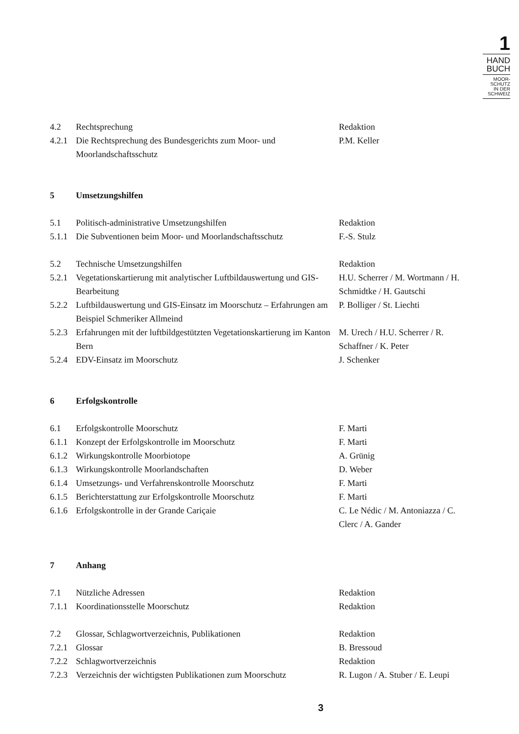1
HAND
BUCH
MOOR-
SCHUTZ
IN DER
SCHWEIZ
| 4.2 | Rechtsprechung | Redaktion |
| 4.2.1 | Die Rechtsprechung des Bundesgerichts zum Moor- und Moorlandschaftsschutz | P.M. Keller |
| 5 | Umsetzungshilfen | |
| 5.1 | Politisch-administrative Umsetzungshilfen | Redaktion |
| 5.1.1 | Die Subventionen beim Moor- und Moorlandschaftsschutz | F.-S. Stulz |
| 5.2 | Technische Umsetzungshilfen | Redaktion |
| 5.2.1 | Vegetationskartierung mit analytischer Luftbildauswertung und GIS-Bearbeitung | H.U. Scherrer / M. Wortmann / H. Schmidtke / H. Gautschi |
| 5.2.2 | Luftbildauswertung und GIS-Einsatz im Moorschutz – Erfahrungen am Beispiel Schmeriker Allmeind | P. Bolliger / St. Liechti |
| 5.2.3 | Erfahrungen mit der luftbildgestützten Vegetationskartierung im Kanton Bern | M. Urech / H.U. Scherrer / R. Schaffner / K. Peter |
| 5.2.4 | EDV-Einsatz im Moorschutz | J. Schenker |
| 6 | Erfolgskontrolle | |
| 6.1 | Erfolgskontrolle Moorschutz | F. Marti |
| 6.1.1 | Konzept der Erfolgskontrolle im Moorschutz | F. Marti |
| 6.1.2 | Wirkungskontrolle Moorbiotope | A. Grünig |
| 6.1.3 | Wirkungskontrolle Moorlandschaften | D. Weber |
| 6.1.4 | Umsetzungs- und Verfahrenskontrolle Moorschutz | F. Marti |
| 6.1.5 | Berichterstattung zur Erfolgskontrolle Moorschutz | F. Marti |
| 6.1.6 | Erfolgskontrolle in der Grande Cariçaie | C. Le Nédic / M. Antoniazza / C. Clerc / A. Gander |
| 7 | Anhang | |
| 7.1 | Nützliche Adressen | Redaktion |
| 7.1.1 | Koordinationsstelle Moorschutz | Redaktion |
| 7.2 | Glossar, Schlagwortverzeichnis, Publikationen | Redaktion |
| 7.2.1 | Glossar | B. Bressoud |
| 7.2.2 | Schlagwortverzeichnis | Redaktion |
| 7.2.3 | Verzeichnis der wichtigsten Publikationen zum Moorschutz | R. Lugon / A. Stuber / E. Leupi |
3